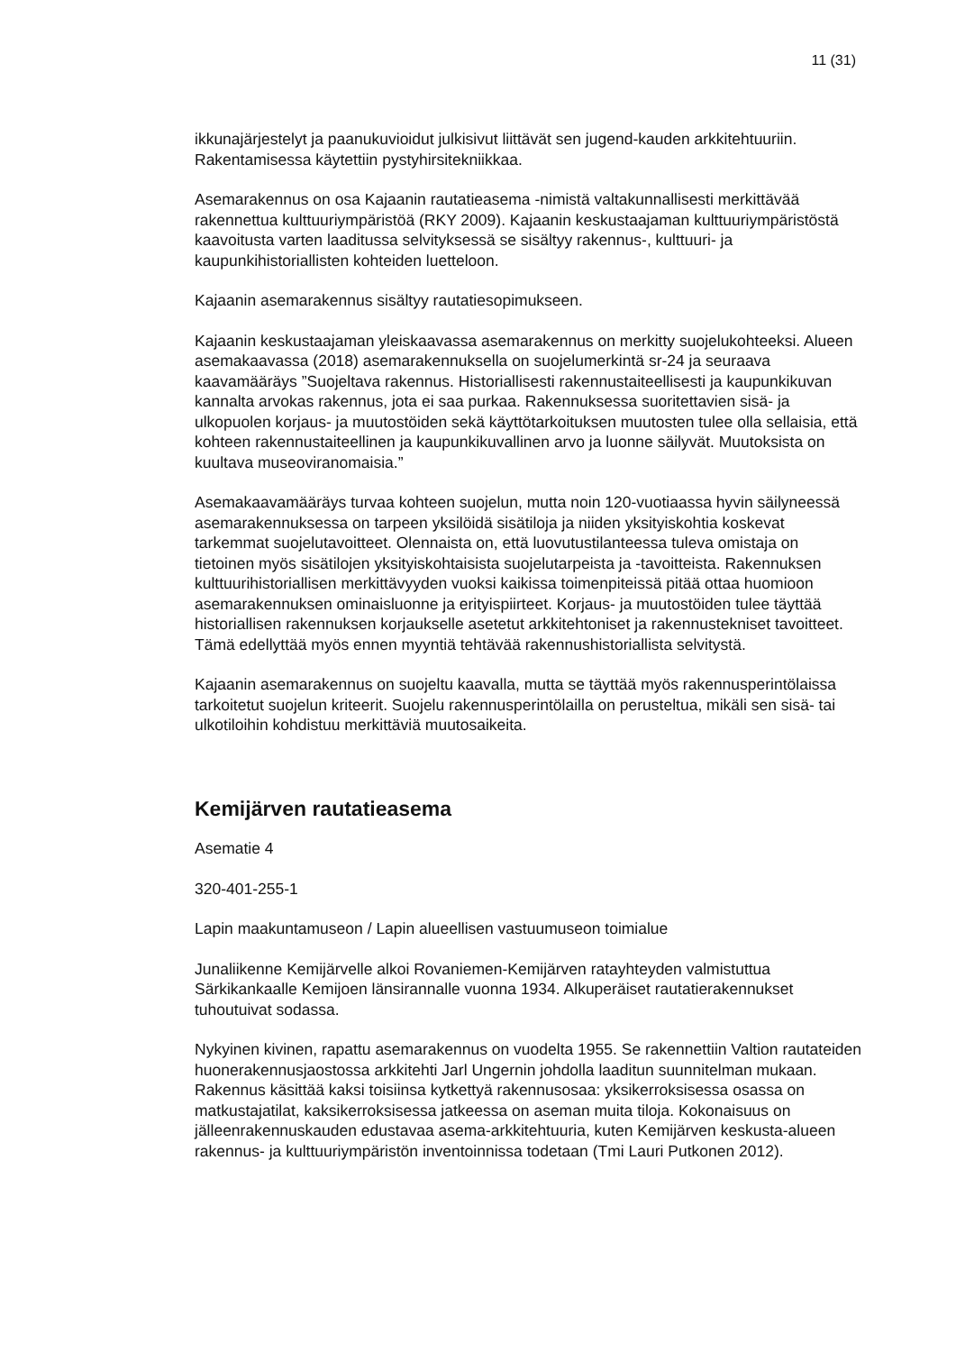11 (31)
ikkunajärjestelyt ja paanukuvioidut julkisivut liittävät sen jugend-kauden arkkitehtuuriin. Rakentamisessa käytettiin pystyhirsitekniikkaa.
Asemarakennus on osa Kajaanin rautatieasema -nimistä valtakunnallisesti merkittävää rakennettua kulttuuriympäristöä (RKY 2009). Kajaanin keskustaajaman kulttuuriympäristöstä kaavoitusta varten laaditussa selvityksessä se sisältyy rakennus-, kulttuuri- ja kaupunkihistoriallisten kohteiden luetteloon.
Kajaanin asemarakennus sisältyy rautatiesopimukseen.
Kajaanin keskustaajaman yleiskaavassa asemarakennus on merkitty suojelukohteeksi. Alueen asemakaavassa (2018) asemarakennuksella on suojelumerkintä sr-24 ja seuraava kaavamääräys ”Suojeltava rakennus. Historiallisesti rakennustaiteellisesti ja kaupunkikuvan kannalta arvokas rakennus, jota ei saa purkaa. Rakennuksessa suoritettavien sisä- ja ulkopuolen korjaus- ja muutostöiden sekä käyttötarkoituksen muutosten tulee olla sellaisia, että kohteen rakennustaiteellinen ja kaupunkikuvallinen arvo ja luonne säilyvät. Muutoksista on kuultava museoviranomaisia.”
Asemakaavamääräys turvaa kohteen suojelun, mutta noin 120-vuotiaassa hyvin säilyneessä asemarakennuksessa on tarpeen yksilöidä sisätiloja ja niiden yksityiskohtia koskevat tarkemmat suojelutavoitteet. Olennaista on, että luovutustilanteessa tuleva omistaja on tietoinen myös sisätilojen yksityiskohtaisista suojelutarpeista ja -tavoitteista. Rakennuksen kulttuurihistoriallisen merkittävyyden vuoksi kaikissa toimenpiteissä pitää ottaa huomioon asemarakennuksen ominaisluonne ja erityispiirteet. Korjaus- ja muutostöiden tulee täyttää historiallisen rakennuksen korjaukselle asetetut arkkitehtoniset ja rakennustekniset tavoitteet. Tämä edellyttää myös ennen myyntiä tehtävää rakennushistoriallista selvitystä.
Kajaanin asemarakennus on suojeltu kaavalla, mutta se täyttää myös rakennusperintölaissa tarkoitetut suojelun kriteerit. Suojelu rakennusperintölailla on perusteltua, mikäli sen sisä- tai ulkotiloihin kohdistuu merkittäviä muutosaikeita.
Kemijärven rautatieasema
Asematie 4
320-401-255-1
Lapin maakuntamuseon / Lapin alueellisen vastuumuseon toimialue
Junaliikenne Kemijärvelle alkoi Rovaniemen-Kemijärven ratayhteyden valmistuttua Särkikankaalle Kemijoen länsirannalle vuonna 1934. Alkuperäiset rautatierakennukset tuhoutuivat sodassa.
Nykyinen kivinen, rapattu asemarakennus on vuodelta 1955. Se rakennettiin Valtion rautateiden huonerakennusjaostossa arkkitehti Jarl Ungernin johdolla laaditun suunnitelman mukaan. Rakennus käsittää kaksi toisiinsa kytkettyä rakennusosaa: yksikerroksisessa osassa on matkustajatilat, kaksikerroksisessa jatkeessa on aseman muita tiloja. Kokonaisuus on jälleenrakennuskauden edustavaa asema-arkkitehtuuria, kuten Kemijärven keskusta-alueen rakennus- ja kulttuuriympäristön inventoinnissa todetaan (Tmi Lauri Putkonen 2012).